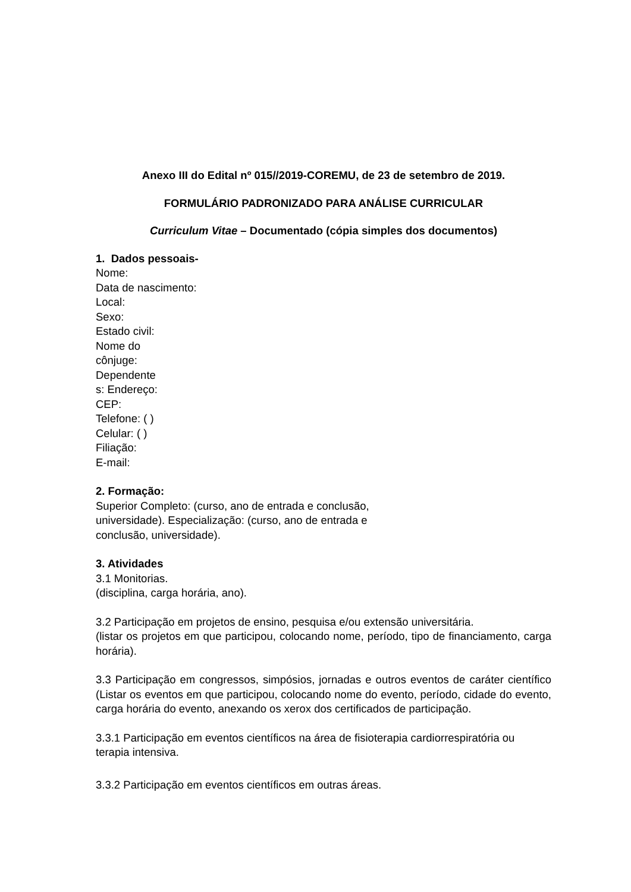Anexo III do Edital nº 015//2019-COREMU, de 23 de setembro de 2019.
FORMULÁRIO PADRONIZADO PARA ANÁLISE CURRICULAR
Curriculum Vitae – Documentado (cópia simples dos documentos)
1. Dados pessoais-
Nome:
Data de nascimento:
Local:
Sexo:
Estado civil:
Nome do
cônjuge:
Dependente
s: Endereço:
CEP:
Telefone: ( )
Celular: ( )
Filiação:
E-mail:
2. Formação:
Superior Completo: (curso, ano de entrada e conclusão,
universidade). Especialização: (curso, ano de entrada e
conclusão, universidade).
3. Atividades
3.1 Monitorias.
(disciplina, carga horária, ano).
3.2 Participação em projetos de ensino, pesquisa e/ou extensão universitária.
(listar os projetos em que participou, colocando nome, período, tipo de financiamento, carga horária).
3.3 Participação em congressos, simpósios, jornadas e outros eventos de caráter científico (Listar os eventos em que participou, colocando nome do evento, período, cidade do evento, carga horária do evento, anexando os xerox dos certificados de participação.
3.3.1 Participação em eventos científicos na área de fisioterapia cardiorrespiratória ou terapia intensiva.
3.3.2 Participação em eventos científicos em outras áreas.